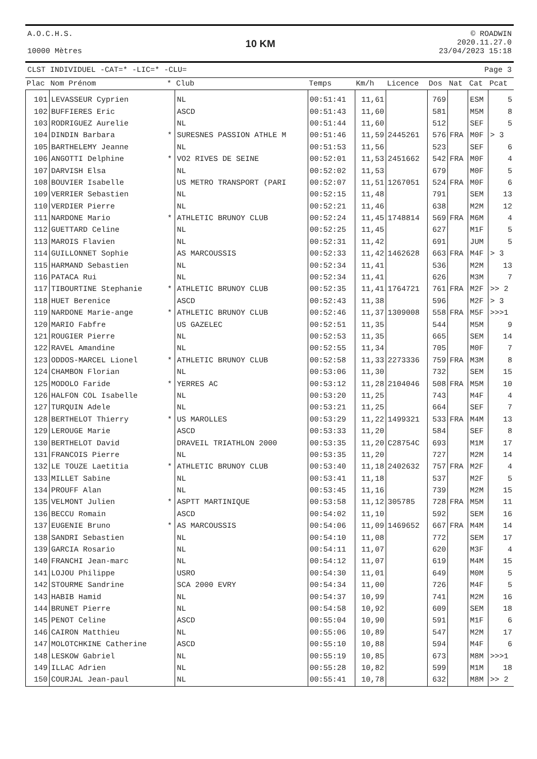A.O.C.H.S.
10000 Mètres
10 KM
© ROADWIN
2020.11.27.0
23/04/2023 15:18
CLST INDIVIDUEL -CAT=* -LIC=* -CLU= Page 3
| Plac | Nom Prénom | * | Club | Temps | Km/h | Licence | Dos | Nat | Cat | Pcat |
| --- | --- | --- | --- | --- | --- | --- | --- | --- | --- | --- |
| 101 | LEVASSEUR Cyprien | | NL | 00:51:41 | 11,61 | | 769 | | ESM | 5 |
| 102 | BUFFIERES Eric | | ASCD | 00:51:43 | 11,60 | | 581 | | M5M | 8 |
| 103 | RODRIGUEZ Aurelie | | NL | 00:51:44 | 11,60 | | 512 | | SEF | 5 |
| 104 | DINDIN Barbara | * | SURESNES PASSION ATHLE M | 00:51:46 | 11,59 | 2445261 | 576 | FRA | M0F | > 3 |
| 105 | BARTHELEMY Jeanne | | NL | 00:51:53 | 11,56 | | 523 | | SEF | 6 |
| 106 | ANGOTTI Delphine | * | VO2 RIVES DE SEINE | 00:52:01 | 11,53 | 2451662 | 542 | FRA | M0F | 4 |
| 107 | DARVISH Elsa | | NL | 00:52:02 | 11,53 | | 679 | | M0F | 5 |
| 108 | BOUVIER Isabelle | | US METRO TRANSPORT (PARI | 00:52:07 | 11,51 | 1267051 | 524 | FRA | M0F | 6 |
| 109 | VERRIER Sebastien | | NL | 00:52:15 | 11,48 | | 791 | | SEM | 13 |
| 110 | VERDIER Pierre | | NL | 00:52:21 | 11,46 | | 638 | | M2M | 12 |
| 111 | NARDONE Mario | * | ATHLETIC BRUNOY CLUB | 00:52:24 | 11,45 | 1748814 | 569 | FRA | M6M | 4 |
| 112 | GUETTARD Celine | | NL | 00:52:25 | 11,45 | | 627 | | M1F | 5 |
| 113 | MAROIS Flavien | | NL | 00:52:31 | 11,42 | | 691 | | JUM | 5 |
| 114 | GUILLONNET Sophie | | AS MARCOUSSIS | 00:52:33 | 11,42 | 1462628 | 663 | FRA | M4F | > 3 |
| 115 | HARMAND Sebastien | | NL | 00:52:34 | 11,41 | | 536 | | M2M | 13 |
| 116 | PATACA Rui | | NL | 00:52:34 | 11,41 | | 626 | | M3M | 7 |
| 117 | TIBOURTINE Stephanie | * | ATHLETIC BRUNOY CLUB | 00:52:35 | 11,41 | 1764721 | 761 | FRA | M2F | >> 2 |
| 118 | HUET Berenice | | ASCD | 00:52:43 | 11,38 | | 596 | | M2F | > 3 |
| 119 | NARDONE Marie-ange | * | ATHLETIC BRUNOY CLUB | 00:52:46 | 11,37 | 1309008 | 558 | FRA | M5F | >>>1 |
| 120 | MARIO Fabfre | | US GAZELEC | 00:52:51 | 11,35 | | 544 | | M5M | 9 |
| 121 | ROUGIER Pierre | | NL | 00:52:53 | 11,35 | | 665 | | SEM | 14 |
| 122 | RAVEL Amandine | | NL | 00:52:55 | 11,34 | | 705 | | M0F | 7 |
| 123 | ODDOS-MARCEL Lionel | * | ATHLETIC BRUNOY CLUB | 00:52:58 | 11,33 | 2273336 | 759 | FRA | M3M | 8 |
| 124 | CHAMBON Florian | | NL | 00:53:06 | 11,30 | | 732 | | SEM | 15 |
| 125 | MODOLO Faride | * | YERRES AC | 00:53:12 | 11,28 | 2104046 | 508 | FRA | M5M | 10 |
| 126 | HALFON COL Isabelle | | NL | 00:53:20 | 11,25 | | 743 | | M4F | 4 |
| 127 | TURQUIN Adele | | NL | 00:53:21 | 11,25 | | 664 | | SEF | 7 |
| 128 | BERTHELOT Thierry | * | US MAROLLES | 00:53:29 | 11,22 | 1499321 | 533 | FRA | M4M | 13 |
| 129 | LEROUGE Marie | | ASCD | 00:53:33 | 11,20 | | 584 | | SEF | 8 |
| 130 | BERTHELOT David | | DRAVEIL TRIATHLON 2000 | 00:53:35 | 11,20 | C28754C | 693 | | M1M | 17 |
| 131 | FRANCOIS Pierre | | NL | 00:53:35 | 11,20 | | 727 | | M2M | 14 |
| 132 | LE TOUZE Laetitia | * | ATHLETIC BRUNOY CLUB | 00:53:40 | 11,18 | 2402632 | 757 | FRA | M2F | 4 |
| 133 | MILLET Sabine | | NL | 00:53:41 | 11,18 | | 537 | | M2F | 5 |
| 134 | PROUFF Alan | | NL | 00:53:45 | 11,16 | | 739 | | M2M | 15 |
| 135 | VELMONT Julien | * | ASPTT MARTINIQUE | 00:53:58 | 11,12 | 305785 | 728 | FRA | M5M | 11 |
| 136 | BECCU Romain | | ASCD | 00:54:02 | 11,10 | | 592 | | SEM | 16 |
| 137 | EUGENIE Bruno | * | AS MARCOUSSIS | 00:54:06 | 11,09 | 1469652 | 667 | FRA | M4M | 14 |
| 138 | SANDRI Sebastien | | NL | 00:54:10 | 11,08 | | 772 | | SEM | 17 |
| 139 | GARCIA Rosario | | NL | 00:54:11 | 11,07 | | 620 | | M3F | 4 |
| 140 | FRANCHI Jean-marc | | NL | 00:54:12 | 11,07 | | 619 | | M4M | 15 |
| 141 | LOJOU Philippe | | USRO | 00:54:30 | 11,01 | | 649 | | M0M | 5 |
| 142 | STOURME Sandrine | | SCA 2000 EVRY | 00:54:34 | 11,00 | | 726 | | M4F | 5 |
| 143 | HABIB Hamid | | NL | 00:54:37 | 10,99 | | 741 | | M2M | 16 |
| 144 | BRUNET Pierre | | NL | 00:54:58 | 10,92 | | 609 | | SEM | 18 |
| 145 | PENOT Celine | | ASCD | 00:55:04 | 10,90 | | 591 | | M1F | 6 |
| 146 | CAIRON Matthieu | | NL | 00:55:06 | 10,89 | | 547 | | M2M | 17 |
| 147 | MOLOTCHKINE Catherine | | ASCD | 00:55:10 | 10,88 | | 594 | | M4F | 6 |
| 148 | LESKOW Gabriel | | NL | 00:55:19 | 10,85 | | 673 | | M8M | >>>1 |
| 149 | ILLAC Adrien | | NL | 00:55:28 | 10,82 | | 599 | | M1M | 18 |
| 150 | COURJAL Jean-paul | | NL | 00:55:41 | 10,78 | | 632 | | M8M | >> 2 |